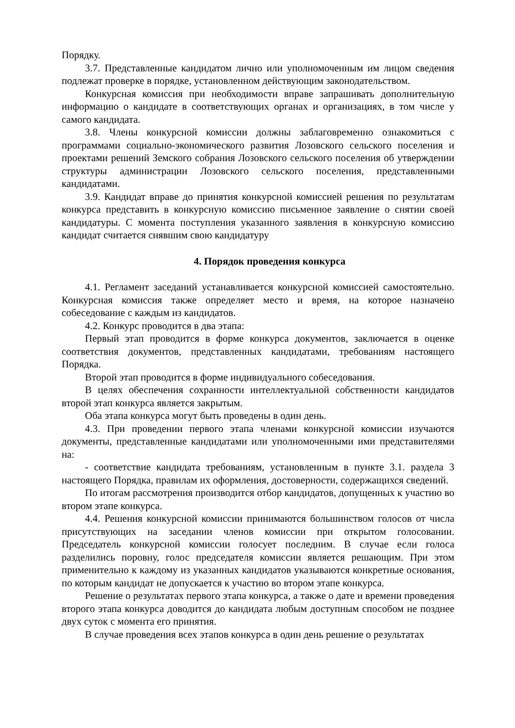Порядку.
3.7. Представленные кандидатом лично или уполномоченным им лицом сведения подлежат проверке в порядке, установленном действующим законодательством.
Конкурсная комиссия при необходимости вправе запрашивать дополнительную информацию о кандидате в соответствующих органах и организациях, в том числе у самого кандидата.
3.8. Члены конкурсной комиссии должны заблаговременно ознакомиться с программами социально-экономического развития Лозовского сельского поселения и проектами решений Земского собрания Лозовского сельского поселения об утверждении структуры администрации Лозовского сельского поселения, представленными кандидатами.
3.9. Кандидат вправе до принятия конкурсной комиссией решения по результатам конкурса представить в конкурсную комиссию письменное заявление о снятии своей кандидатуры. С момента поступления указанного заявления в конкурсную комиссию кандидат считается снявшим свою кандидатуру
4. Порядок проведения конкурса
4.1. Регламент заседаний устанавливается конкурсной комиссией самостоятельно. Конкурсная комиссия также определяет место и время, на которое назначено собеседование с каждым из кандидатов.
4.2. Конкурс проводится в два этапа:
Первый этап проводится в форме конкурса документов, заключается в оценке соответствия документов, представленных кандидатами, требованиям настоящего Порядка.
Второй этап проводится в форме индивидуального собеседования.
В целях обеспечения сохранности интеллектуальной собственности кандидатов второй этап конкурса является закрытым.
Оба этапа конкурса могут быть проведены в один день.
4.3. При проведении первого этапа членами конкурсной комиссии изучаются документы, представленные кандидатами или уполномоченными ими представителями на:
- соответствие кандидата требованиям, установленным в пункте 3.1. раздела 3 настоящего Порядка, правилам их оформления, достоверности, содержащихся сведений.
По итогам рассмотрения производится отбор кандидатов, допущенных к участию во втором этапе конкурса.
4.4. Решения конкурсной комиссии принимаются большинством голосов от числа присутствующих на заседании членов комиссии при открытом голосовании. Председатель конкурсной комиссии голосует последним. В случае если голоса разделились поровну, голос председателя комиссии является решающим. При этом применительно к каждому из указанных кандидатов указываются конкретные основания, по которым кандидат не допускается к участию во втором этапе конкурса.
Решение о результатах первого этапа конкурса, а также о дате и времени проведения второго этапа конкурса доводится до кандидата любым доступным способом не позднее двух суток с момента его принятия.
В случае проведения всех этапов конкурса в один день решение о результатах